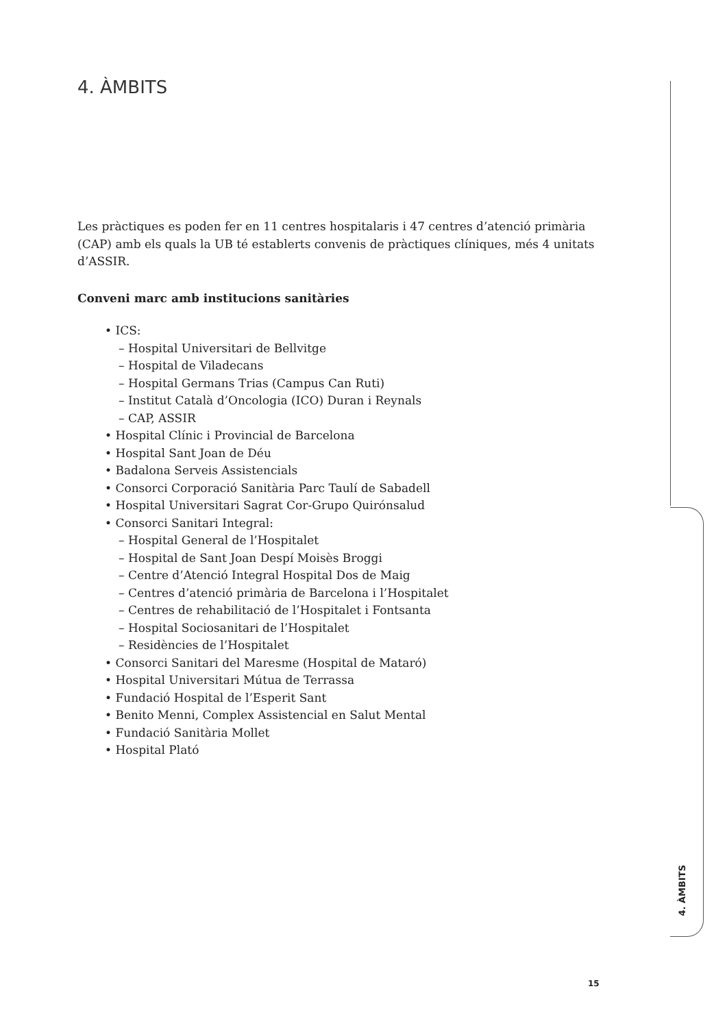4. ÀMBITS
Les pràctiques es poden fer en 11 centres hospitalaris i 47 centres d’atenció primària (CAP) amb els quals la UB té establerts convenis de pràctiques clíniques, més 4 unitats d’ASSIR.
Conveni marc amb institucions sanitàries
• ICS:
– Hospital Universitari de Bellvitge
– Hospital de Viladecans
– Hospital Germans Trias (Campus Can Ruti)
– Institut Català d’Oncologia (ICO) Duran i Reynals
– CAP, ASSIR
• Hospital Clínic i Provincial de Barcelona
• Hospital Sant Joan de Déu
• Badalona Serveis Assistencials
• Consorci Corporació Sanitària Parc Taulí de Sabadell
• Hospital Universitari Sagrat Cor-Grupo Quirónsalud
• Consorci Sanitari Integral:
– Hospital General de l’Hospitalet
– Hospital de Sant Joan Despí Moisès Broggi
– Centre d’Atenció Integral Hospital Dos de Maig
– Centres d’atenció primària de Barcelona i l’Hospitalet
– Centres de rehabilitació de l’Hospitalet i Fontsanta
– Hospital Sociosanitari de l’Hospitalet
– Residències de l’Hospitalet
• Consorci Sanitari del Maresme (Hospital de Mataró)
• Hospital Universitari Mútua de Terrassa
• Fundació Hospital de l’Esperit Sant
• Benito Menni, Complex Assistencial en Salut Mental
• Fundació Sanitària Mollet
• Hospital Plató
4. ÀMBITS
15